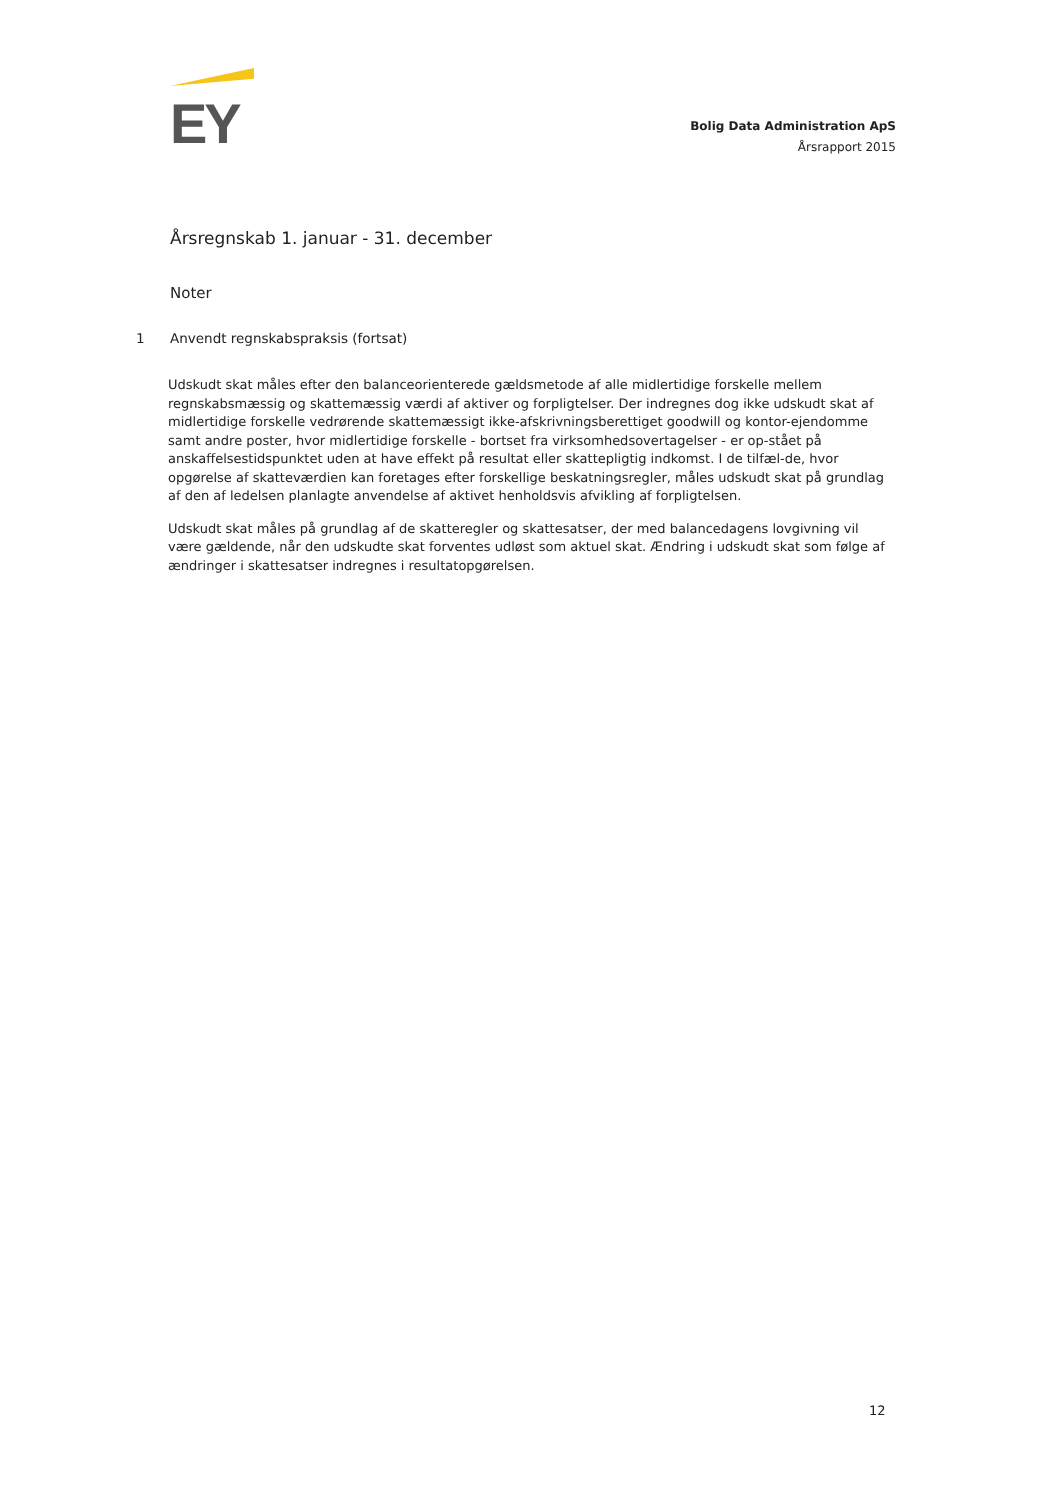EY
Bolig Data Administration ApS
Årsrapport 2015
Årsregnskab 1. januar - 31. december
Noter
1 Anvendt regnskabspraksis (fortsat)
Udskudt skat måles efter den balanceorienterede gældsmetode af alle midlertidige forskelle mellem regnskabsmæssig og skattemæssig værdi af aktiver og forpligtelser. Der indregnes dog ikke udskudt skat af midlertidige forskelle vedrørende skattemæssigt ikke-afskrivningsberettiget goodwill og kontor-ejendomme samt andre poster, hvor midlertidige forskelle - bortset fra virksomhedsovertagelser - er op-stået på anskaffelsestidspunktet uden at have effekt på resultat eller skattepligtig indkomst. I de tilfæl-de, hvor opgørelse af skatteværdien kan foretages efter forskellige beskatningsregler, måles udskudt skat på grundlag af den af ledelsen planlagte anvendelse af aktivet henholdsvis afvikling af forpligtelsen.
Udskudt skat måles på grundlag af de skatteregler og skattesatser, der med balancedagens lovgivning vil være gældende, når den udskudte skat forventes udløst som aktuel skat. Ændring i udskudt skat som følge af ændringer i skattesatser indregnes i resultatopgørelsen.
12